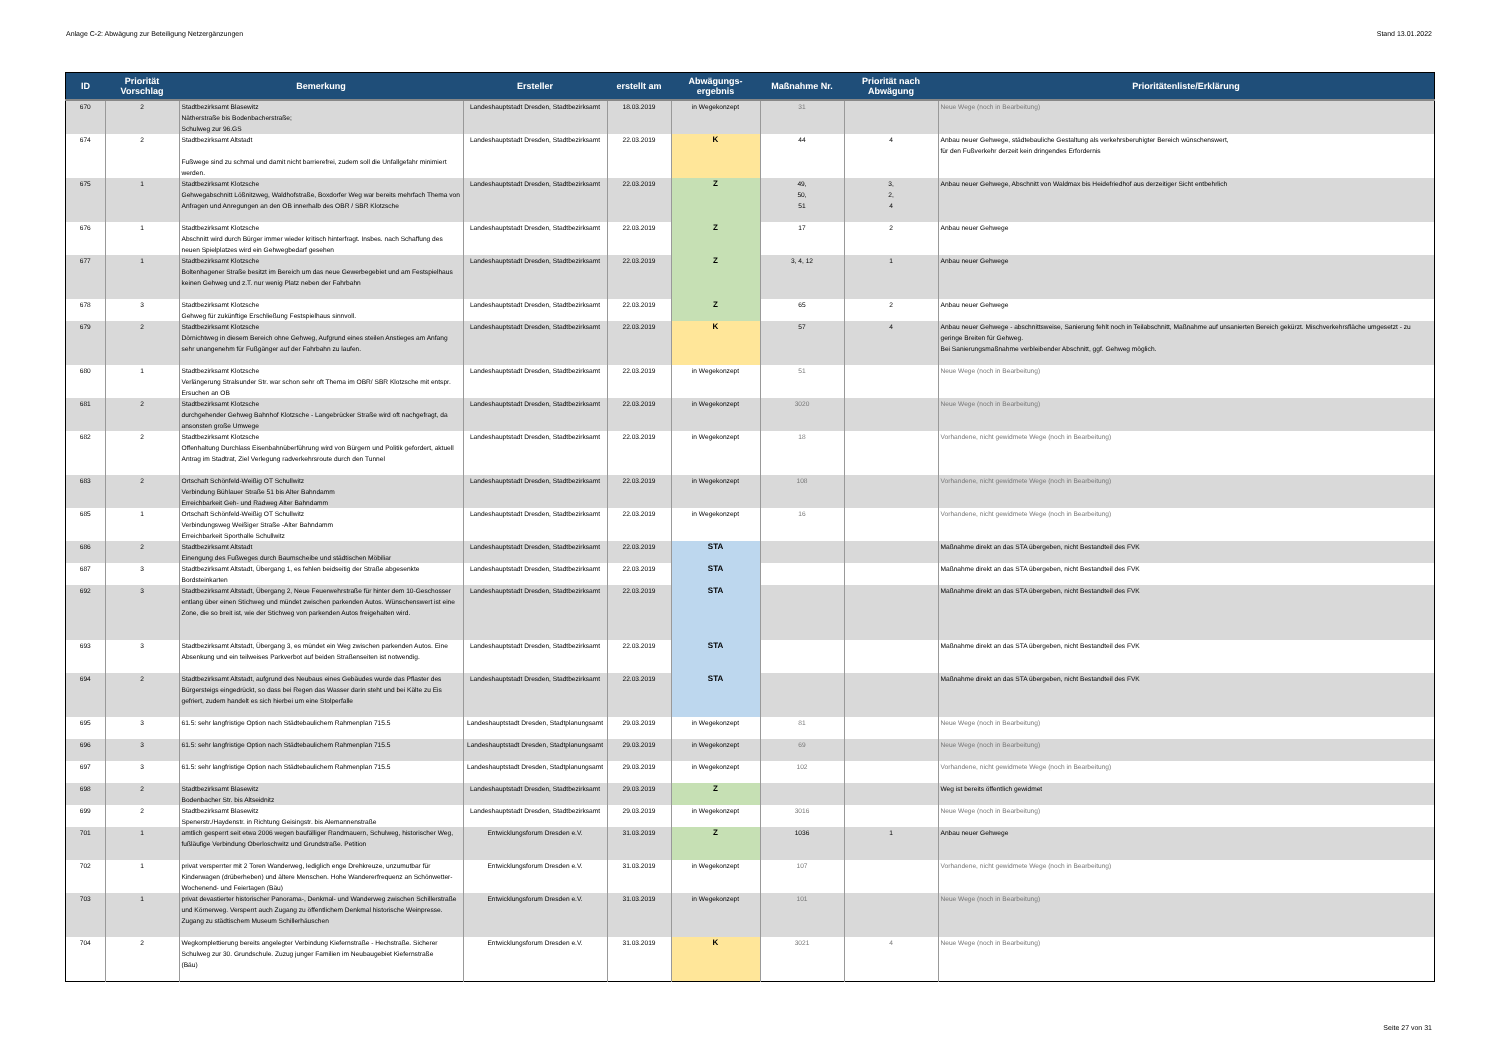Anlage C-2: Abwägung zur Beteiligung Netzergänzungen Stand 13.01.2022
| ID | Priorität Vorschlag | Bemerkung | Ersteller | erstellt am | Abwägungs-ergebnis | Maßnahme Nr. | Priorität nach Abwägung | Prioritätenliste/Erklärung |
| --- | --- | --- | --- | --- | --- | --- | --- | --- |
| 670 | 2 | Stadtbezirksamt Blasewitz Nätherstraße bis Bodenbacherstraße; Schulweg zur 96.GS | Landeshauptstadt Dresden, Stadtbezirksamt | 18.03.2019 | in Wegekonzept | 31 | | Neue Wege (noch in Bearbeitung) |
| 674 | 2 | Stadtbezirksamt Altstadt Fußwege sind zu schmal und damit nicht barrierefrei, zudem soll die Unfallgefahr minimiert werden. | Landeshauptstadt Dresden, Stadtbezirksamt | 22.03.2019 | K | 44 | 4 | Anbau neuer Gehwege, städtebauliche Gestaltung als verkehrsberuhigter Bereich wünschenswert, für den Fußverkehr derzeit kein dringendes Erfordernis |
| 675 | 1 | Stadtbezirksamt Klotzsche Gehwegabschnitt Lößnitzweg, Waldhofstraße, Boxdorfer Weg war bereits mehrfach Thema von Anfragen und Anregungen an den OB innerhalb des OBR / SBR Klotzsche | Landeshauptstadt Dresden, Stadtbezirksamt | 22.03.2019 | Z | 49, 50, 51 | 3, 2, 4 | Anbau neuer Gehwege, Abschnitt von Waldmax bis Heidefriedhof aus derzeitiger Sicht entbehrlich |
| 676 | 1 | Stadtbezirksamt Klotzsche Abschnitt wird durch Bürger immer wieder kritisch hinterfragt. Insbes. nach Schaffung des neuen Spielplatzes wird ein Gehwegbedarf gesehen | Landeshauptstadt Dresden, Stadtbezirksamt | 22.03.2019 | Z | 17 | 2 | Anbau neuer Gehwege |
| 677 | 1 | Stadtbezirksamt Klotzsche Boltenhagener Straße besitzt im Bereich um das neue Gewerbegebiet und am Festspielhaus keinen Gehweg und z.T. nur wenig Platz neben der Fahrbahn | Landeshauptstadt Dresden, Stadtbezirksamt | 22.03.2019 | Z | 3, 4, 12 | 1 | Anbau neuer Gehwege |
| 678 | 3 | Stadtbezirksamt Klotzsche Gehweg für zukünftige Erschließung Festspielhaus sinnvoll. | Landeshauptstadt Dresden, Stadtbezirksamt | 22.03.2019 | Z | 65 | 2 | Anbau neuer Gehwege |
| 679 | 2 | Stadtbezirksamt Klotzsche Dörnichtweg in diesem Bereich ohne Gehweg, Aufgrund eines steilen Anstieges am Anfang sehr unangenehm für Fußgänger auf der Fahrbahn zu laufen. | Landeshauptstadt Dresden, Stadtbezirksamt | 22.03.2019 | K | 57 | 4 | Anbau neuer Gehwege - abschnittsweise, Sanierung fehlt noch in Teilabschnitt, Maßnahme auf unsanierten Bereich gekürzt. Mischverkehrsfläche umgesetzt - zu geringe Breiten für Gehweg. Bei Sanierungsmaßnahme verbleibender Abschnitt, ggf. Gehweg möglich. |
| 680 | 1 | Stadtbezirksamt Klotzsche Verlängerung Stralsunder Str. war schon sehr oft Thema im OBR/ SBR Klotzsche mit entspr. Ersuchen an OB | Landeshauptstadt Dresden, Stadtbezirksamt | 22.03.2019 | in Wegekonzept | 51 | | Neue Wege (noch in Bearbeitung) |
| 681 | 2 | Stadtbezirksamt Klotzsche durchgehender Gehweg Bahnhof Klotzsche - Langebrücker Straße wird oft nachgefragt, da ansonsten große Umwege | Landeshauptstadt Dresden, Stadtbezirksamt | 22.03.2019 | in Wegekonzept | 3020 | | Neue Wege (noch in Bearbeitung) |
| 682 | 2 | Stadtbezirksamt Klotzsche Offenhaltung Durchlass Eisenbahnüberführung wird von Bürgern und Politik gefordert, aktuell Antrag im Stadtrat, Ziel Verlegung radverkehrsroute durch den Tunnel | Landeshauptstadt Dresden, Stadtbezirksamt | 22.03.2019 | in Wegekonzept | 18 | | Vorhandene, nicht gewidmete Wege (noch in Bearbeitung) |
| 683 | 2 | Ortschaft Schönfeld-Weißig OT Schullwitz Verbindung Bühlauer Straße 51 bis Alter Bahndamm Erreichbarkeit Geh- und Radweg Alter Bahndamm | Landeshauptstadt Dresden, Stadtbezirksamt | 22.03.2019 | in Wegekonzept | 108 | | Vorhandene, nicht gewidmete Wege (noch in Bearbeitung) |
| 685 | 1 | Ortschaft Schönfeld-Weißig OT Schullwitz Verbindungsweg Weißiger Straße -Alter Bahndamm Erreichbarkeit Sporthalle Schullwitz | Landeshauptstadt Dresden, Stadtbezirksamt | 22.03.2019 | in Wegekonzept | 16 | | Vorhandene, nicht gewidmete Wege (noch in Bearbeitung) |
| 686 | 2 | Stadtbezirksamt Altstadt Einengung des Fußweges durch Baumscheibe und städtischen Möbiliar | Landeshauptstadt Dresden, Stadtbezirksamt | 22.03.2019 | STA | | | Maßnahme direkt an das STA übergeben, nicht Bestandteil des FVK |
| 687 | 3 | Stadtbezirksamt Altstadt, Übergang 1, es fehlen beidseitig der Straße abgesenkte Bordsteinkarten | Landeshauptstadt Dresden, Stadtbezirksamt | 22.03.2019 | STA | | | Maßnahme direkt an das STA übergeben, nicht Bestandteil des FVK |
| 692 | 3 | Stadtbezirksamt Altstadt, Übergang 2, Neue Feuerwehrstraße für hinter dem 10-Geschosser entlang über einen Stichweg und mündet zwischen parkenden Autos. Wünschenswert ist eine Zone, die so breit ist, wie der Stichweg von parkenden Autos freigehalten wird. | Landeshauptstadt Dresden, Stadtbezirksamt | 22.03.2019 | STA | | | Maßnahme direkt an das STA übergeben, nicht Bestandteil des FVK |
| 693 | 3 | Stadtbezirksamt Altstadt, Übergang 3, es mündet ein Weg zwischen parkenden Autos. Eine Absenkung und ein teilweises Parkverbot auf beiden Straßenseiten ist notwendig. | Landeshauptstadt Dresden, Stadtbezirksamt | 22.03.2019 | STA | | | Maßnahme direkt an das STA übergeben, nicht Bestandteil des FVK |
| 694 | 2 | Stadtbezirksamt Altstadt, aufgrund des Neubaus eines Gebäudes wurde das Pflaster des Bürgersteigs eingedrückt, so dass bei Regen das Wasser darin steht und bei Kälte zu Eis gefriert, zudem handelt es sich hierbei um eine Stolperfalle | Landeshauptstadt Dresden, Stadtbezirksamt | 22.03.2019 | STA | | | Maßnahme direkt an das STA übergeben, nicht Bestandteil des FVK |
| 695 | 3 | 61.5: sehr langfristige Option nach Städtebaulichem Rahmenplan 715.5 | Landeshauptstadt Dresden, Stadtplanungsamt | 29.03.2019 | in Wegekonzept | 81 | | Neue Wege (noch in Bearbeitung) |
| 696 | 3 | 61.5: sehr langfristige Option nach Städtebaulichem Rahmenplan 715.5 | Landeshauptstadt Dresden, Stadtplanungsamt | 29.03.2019 | in Wegekonzept | 69 | | Neue Wege (noch in Bearbeitung) |
| 697 | 3 | 61.5: sehr langfristige Option nach Städtebaulichem Rahmenplan 715.5 | Landeshauptstadt Dresden, Stadtplanungsamt | 29.03.2019 | in Wegekonzept | 102 | | Vorhandene, nicht gewidmete Wege (noch in Bearbeitung) |
| 698 | 2 | Stadtbezirksamt Blasewitz Bodenbacher Str. bis Altseidnitz | Landeshauptstadt Dresden, Stadtbezirksamt | 29.03.2019 | Z | | | Weg ist bereits öffentlich gewidmet |
| 699 | 2 | Stadtbezirksamt Blasewitz Spenerstr./Haydenstr. in Richtung Geisingstr. bis Alemannenstraße | Landeshauptstadt Dresden, Stadtbezirksamt | 29.03.2019 | in Wegekonzept | 3016 | | Neue Wege (noch in Bearbeitung) |
| 701 | 1 | amtlich gesperrt seit etwa 2006 wegen baufälliger Randmauern, Schulweg, historischer Weg, fußläufige Verbindung Oberloschwitz und Grundstraße. Petition | Entwicklungsforum Dresden e.V. | 31.03.2019 | Z | 1036 | 1 | Anbau neuer Gehwege |
| 702 | 1 | privat versperrter mit 2 Toren Wanderweg, lediglich enge Drehkreuze, unzumutbar für Kinderwagen (drüberheben) und ältere Menschen. Hohe Wandererfrequenz an Schönwetter-Wochenend- und Feiertagen (Bäu) | Entwicklungsforum Dresden e.V. | 31.03.2019 | in Wegekonzept | 107 | | Vorhandene, nicht gewidmete Wege (noch in Bearbeitung) |
| 703 | 1 | privat devastierter historischer Panorama-, Denkmal- und Wanderweg zwischen Schillerstraße und Körnerweg. Versperrt auch Zugang zu öffentlichem Denkmal historische Weinpresse. Zugang zu städtischem Museum Schillerhäuschen | Entwicklungsforum Dresden e.V. | 31.03.2019 | in Wegekonzept | 101 | | Neue Wege (noch in Bearbeitung) |
| 704 | 2 | Wegkomplettierung bereits angelegter Verbindung Kiefernstraße - Hechstraße. Sicherer Schulweg zur 30. Grundschule. Zuzug junger Familien im Neubaugebiet Kiefernstraße (Bäu) | Entwicklungsforum Dresden e.V. | 31.03.2019 | K | 3021 | 4 | Neue Wege (noch in Bearbeitung) |
Seite 27 von 31